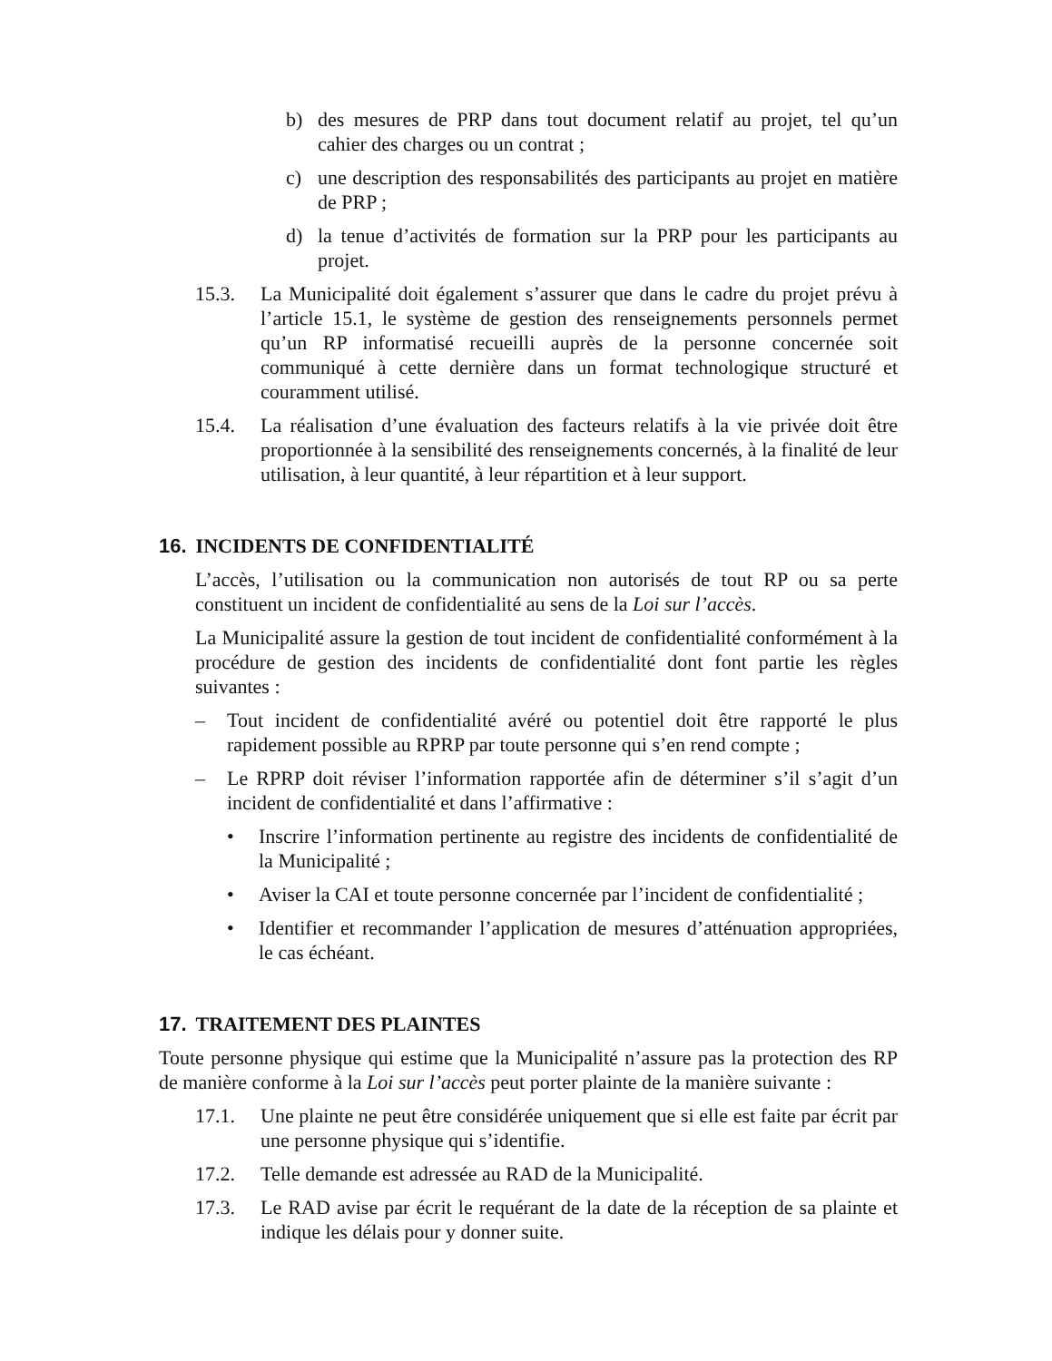b) des mesures de PRP dans tout document relatif au projet, tel qu’un cahier des charges ou un contrat ;
c) une description des responsabilités des participants au projet en matière de PRP ;
d) la tenue d’activités de formation sur la PRP pour les participants au projet.
15.3. La Municipalité doit également s’assurer que dans le cadre du projet prévu à l’article 15.1, le système de gestion des renseignements personnels permet qu’un RP informatisé recueilli auprès de la personne concernée soit communiqué à cette dernière dans un format technologique structuré et couramment utilisé.
15.4. La réalisation d’une évaluation des facteurs relatifs à la vie privée doit être proportionnée à la sensibilité des renseignements concernés, à la finalité de leur utilisation, à leur quantité, à leur répartition et à leur support.
16. INCIDENTS DE CONFIDENTIALITÉ
L’accès, l’utilisation ou la communication non autorisés de tout RP ou sa perte constituent un incident de confidentialité au sens de la Loi sur l’accès.
La Municipalité assure la gestion de tout incident de confidentialité conformément à la procédure de gestion des incidents de confidentialité dont font partie les règles suivantes :
– Tout incident de confidentialité avéré ou potentiel doit être rapporté le plus rapidement possible au RPRP par toute personne qui s’en rend compte ;
– Le RPRP doit réviser l’information rapportée afin de déterminer s’il s’agit d’un incident de confidentialité et dans l’affirmative :
• Inscrire l’information pertinente au registre des incidents de confidentialité de la Municipalité ;
• Aviser la CAI et toute personne concernée par l’incident de confidentialité ;
• Identifier et recommander l’application de mesures d’atténuation appropriées, le cas échéant.
17. TRAITEMENT DES PLAINTES
Toute personne physique qui estime que la Municipalité n’assure pas la protection des RP de manière conforme à la Loi sur l’accès peut porter plainte de la manière suivante :
17.1. Une plainte ne peut être considérée uniquement que si elle est faite par écrit par une personne physique qui s’identifie.
17.2. Telle demande est adressée au RAD de la Municipalité.
17.3. Le RAD avise par écrit le requérant de la date de la réception de sa plainte et indique les délais pour y donner suite.